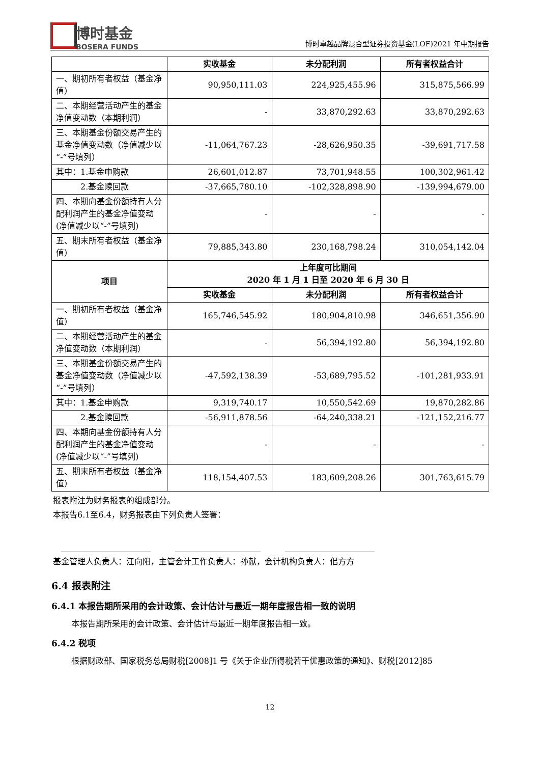博时基金
BOSERA FUNDS
博时卓越品牌混合型证券投资基金(LOF)2021 年中期报告
| | 实收基金 | 未分配利润 | 所有者权益合计 |
| --- | --- | --- | --- |
| 一、期初所有者权益（基金净值） | 90,950,111.03 | 224,925,455.96 | 315,875,566.99 |
| 二、本期经营活动产生的基金净值变动数（本期利润） | - | 33,870,292.63 | 33,870,292.63 |
| 三、本期基金份额交易产生的基金净值变动数（净值减少以“-”号填列） | -11,064,767.23 | -28,626,950.35 | -39,691,717.58 |
| 其中：1.基金申购款 | 26,601,012.87 | 73,701,948.55 | 100,302,961.42 |
| 2.基金赎回款 | -37,665,780.10 | -102,328,898.90 | -139,994,679.00 |
| 四、本期向基金份额持有人分配利润产生的基金净值变动(净值减少以“-”号填列) | - | - | - |
| 五、期末所有者权益（基金净值） | 79,885,343.80 | 230,168,798.24 | 310,054,142.04 |
| 项目 | 上年度可比期间 2020 年 1 月 1 日至 2020 年 6 月 30 日 | | |
| | 实收基金 | 未分配利润 | 所有者权益合计 |
| 一、期初所有者权益（基金净值） | 165,746,545.92 | 180,904,810.98 | 346,651,356.90 |
| 二、本期经营活动产生的基金净值变动数（本期利润） | - | 56,394,192.80 | 56,394,192.80 |
| 三、本期基金份额交易产生的基金净值变动数（净值减少以“-”号填列） | -47,592,138.39 | -53,689,795.52 | -101,281,933.91 |
| 其中：1.基金申购款 | 9,319,740.17 | 10,550,542.69 | 19,870,282.86 |
| 2.基金赎回款 | -56,911,878.56 | -64,240,338.21 | -121,152,216.77 |
| 四、本期向基金份额持有人分配利润产生的基金净值变动(净值减少以“-”号填列) | - | - | - |
| 五、期末所有者权益（基金净值） | 118,154,407.53 | 183,609,208.26 | 301,763,615.79 |
报表附注为财务报表的组成部分。
本报告6.1至6.4，财务报表由下列负责人签署：
　______________________　　　_____________________　　　______________________
基金管理人负责人：江向阳，主管会计工作负责人：孙献，会计机构负责人：佀方方
6.4 报表附注
6.4.1 本报告期所采用的会计政策、会计估计与最近一期年度报告相一致的说明
本报告期所采用的会计政策、会计估计与最近一期年度报告相一致。
6.4.2 税项
根据财政部、国家税务总局财税[2008]1 号《关于企业所得税若干优惠政策的通知》、财税[2012]85
12